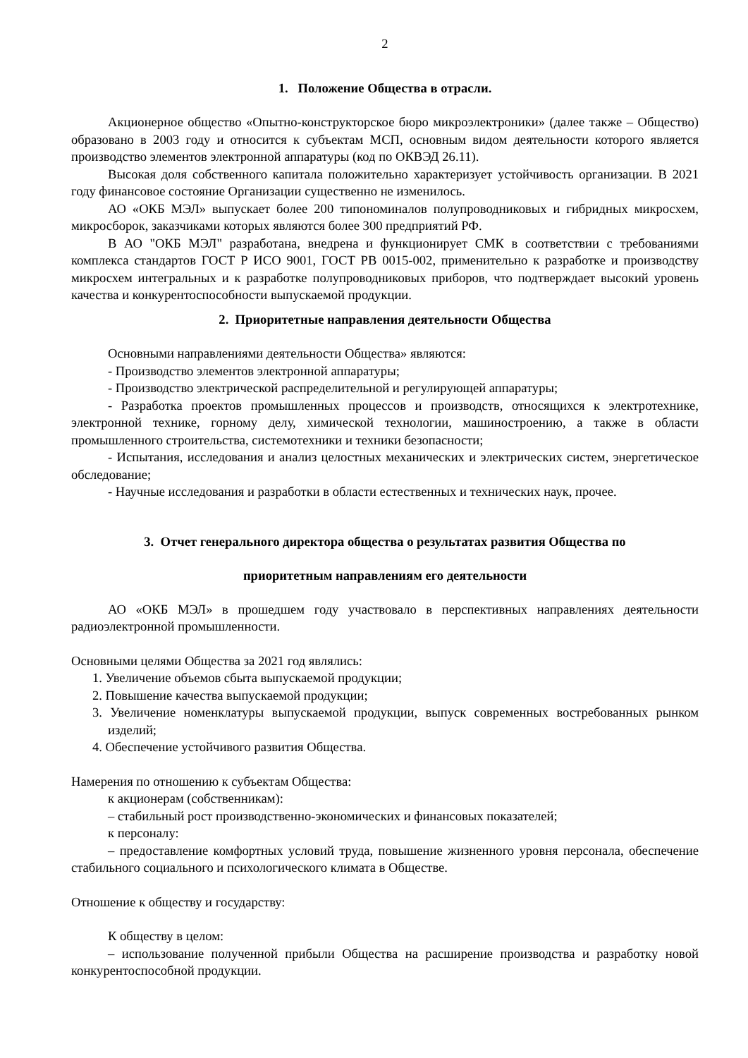2
1. Положение Общества в отрасли.
Акционерное общество «Опытно-конструкторское бюро микроэлектроники» (далее также – Общество) образовано в 2003 году и относится к субъектам МСП, основным видом деятельности которого является производство элементов электронной аппаратуры (код по ОКВЭД 26.11).
Высокая доля собственного капитала положительно характеризует устойчивость организации. В 2021 году финансовое состояние Организации существенно не изменилось.
АО «ОКБ МЭЛ» выпускает более 200 типономиналов полупроводниковых и гибридных микросхем, микросборок, заказчиками которых являются более 300 предприятий РФ.
В АО "ОКБ МЭЛ" разработана, внедрена и функционирует СМК в соответствии с требованиями комплекса стандартов ГОСТ Р ИСО 9001, ГОСТ РВ 0015-002, применительно к разработке и производству микросхем интегральных и к разработке полупроводниковых приборов, что подтверждает высокий уровень качества и конкурентоспособности выпускаемой продукции.
2. Приоритетные направления деятельности Общества
Основными направлениями деятельности Общества» являются:
- Производство элементов электронной аппаратуры;
- Производство электрической распределительной и регулирующей аппаратуры;
- Разработка проектов промышленных процессов и производств, относящихся к электротехнике, электронной технике, горному делу, химической технологии, машиностроению, а также в области промышленного строительства, системотехники и техники безопасности;
- Испытания, исследования и анализ целостных механических и электрических систем, энергетическое обследование;
- Научные исследования и разработки в области естественных и технических наук, прочее.
3. Отчет генерального директора общества о результатах развития Общества по
приоритетным направлениям его деятельности
АО «ОКБ МЭЛ» в прошедшем году участвовало в перспективных направлениях деятельности радиоэлектронной промышленности.
Основными целями Общества за 2021 год являлись:
1. Увеличение объемов сбыта выпускаемой продукции;
2. Повышение качества выпускаемой продукции;
3. Увеличение номенклатуры выпускаемой продукции, выпуск современных востребованных рынком изделий;
4. Обеспечение устойчивого развития Общества.
Намерения по отношению к субъектам Общества:
к акционерам (собственникам):
– стабильный рост производственно-экономических и финансовых показателей;
к персоналу:
– предоставление комфортных условий труда, повышение жизненного уровня персонала, обеспечение стабильного социального и психологического климата в Обществе.
Отношение к обществу и государству:
К обществу в целом:
– использование полученной прибыли Общества на расширение производства и разработку новой конкурентоспособной продукции.